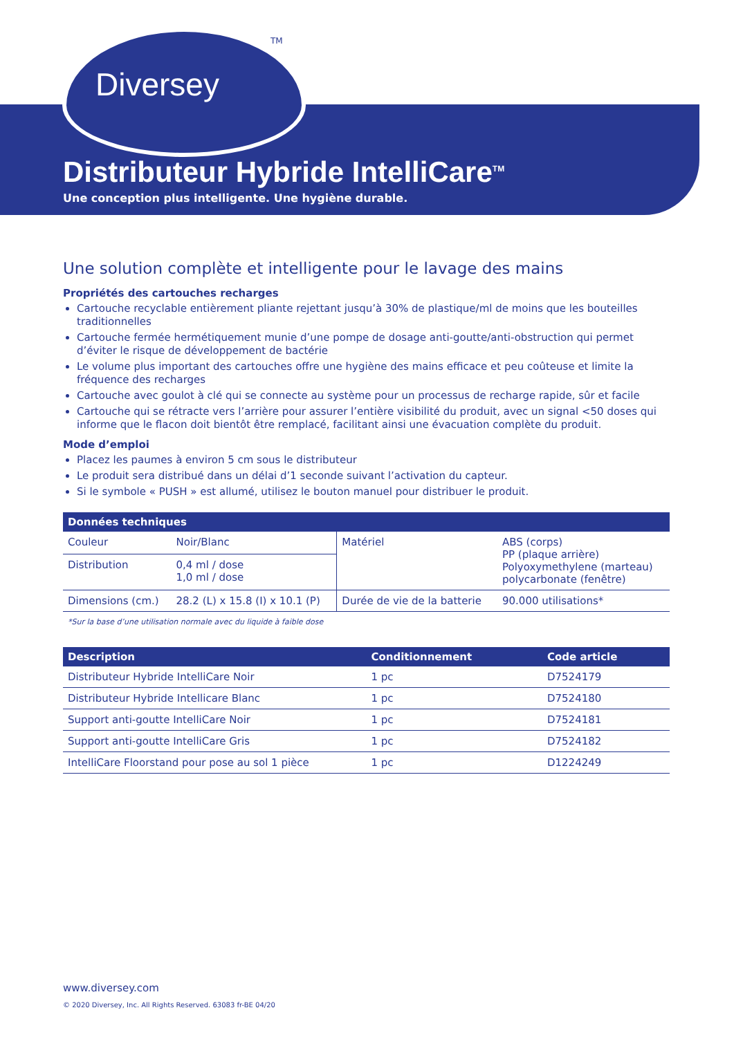Diversey
TM
Distributeur Hybride IntelliCare<sup>TM</sup>
Une conception plus intelligente. Une hygiène durable.
Une solution complète et intelligente pour le lavage des mains
Propriétés des cartouches recharges
Cartouche recyclable entièrement pliante rejettant jusqu’à 30% de plastique/ml de moins que les bouteilles traditionnelles
Cartouche fermée hermétiquement munie d’une pompe de dosage anti-goutte/anti-obstruction qui permet d’éviter le risque de développement de bactérie
Le volume plus important des cartouches offre une hygiène des mains efficace et peu coûteuse et limite la fréquence des recharges
Cartouche avec goulot à clé qui se connecte au système pour un processus de recharge rapide, sûr et facile
Cartouche qui se rétracte vers l’arrière pour assurer l’entière visibilité du produit, avec un signal <50 doses qui informe que le flacon doit bientôt être remplacé, facilitant ainsi une évacuation complète du produit.
Mode d’emploi
Placez les paumes à environ 5 cm sous le distributeur
Le produit sera distribué dans un délai d’1 seconde suivant l’activation du capteur.
Si le symbole « PUSH » est allumé, utilisez le bouton manuel pour distribuer le produit.
| Données techniques | | | |
| --- | --- | --- | --- |
| Couleur | Noir/Blanc | Matériel | ABS (corps) PP (plaque arrière) Polyoxymethylene (marteau) polycarbonate (fenêtre) |
| Distribution | 0,4 ml / dose 1,0 ml / dose | | |
| Dimensions (cm.) | 28.2 (L) x 15.8 (I) x 10.1 (P) | Durée de vie de la batterie | 90.000 utilisations* |
*Sur la base d’une utilisation normale avec du liquide à faible dose
| Description | Conditionnement | Code article |
| --- | --- | --- |
| Distributeur Hybride IntelliCare Noir | 1 pc | D7524179 |
| Distributeur Hybride Intellicare Blanc | 1 pc | D7524180 |
| Support anti-goutte IntelliCare Noir | 1 pc | D7524181 |
| Support anti-goutte IntelliCare Gris | 1 pc | D7524182 |
| IntelliCare Floorstand pour pose au sol 1 pièce | 1 pc | D1224249 |
www.diversey.com
© 2020 Diversey, Inc. All Rights Reserved. 63083 fr-BE 04/20